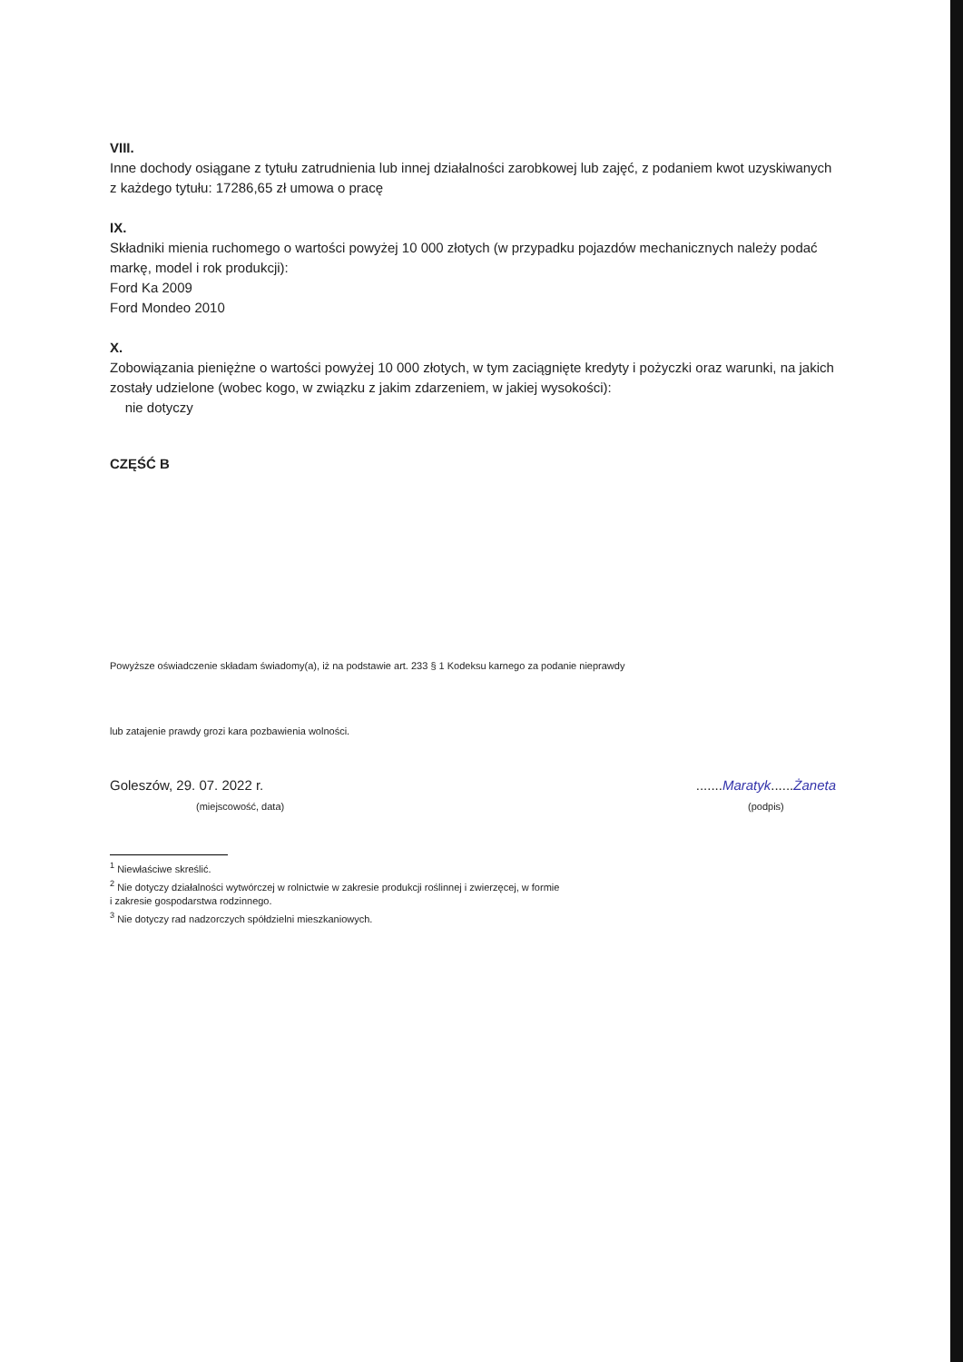VIII.
Inne dochody osiągane z tytułu zatrudnienia lub innej działalności zarobkowej lub zajęć, z podaniem kwot uzyskiwanych z każdego tytułu: 17286,65 zł umowa o pracę
IX.
Składniki mienia ruchomego o wartości powyżej 10 000 złotych (w przypadku pojazdów mechanicznych należy podać markę, model i rok produkcji):
Ford Ka 2009
Ford Mondeo 2010
X.
Zobowiązania pieniężne o wartości powyżej 10 000 złotych, w tym zaciągnięte kredyty i pożyczki oraz warunki, na jakich zostały udzielone (wobec kogo, w związku z jakim zdarzeniem, w jakiej wysokości):
nie dotyczy
CZĘŚĆ B
Powyższe oświadczenie składam świadomy(a), iż na podstawie art. 233 § 1 Kodeksu karnego za podanie nieprawdy
lub zatajenie prawdy grozi kara pozbawienia wolności.
Goleszów, 29. 07. 2022 r.
(miejscowość, data)
.......Maratyk......Żaneta
(podpis)
<sup>1</sup> Niewłaściwe skreślić.
<sup>2</sup> Nie dotyczy działalności wytwórczej w rolnictwie w zakresie produkcji roślinnej i zwierzęcej, w formie
i zakresie gospodarstwa rodzinnego.
<sup>3</sup> Nie dotyczy rad nadzorczych spółdzielni mieszkaniowych.